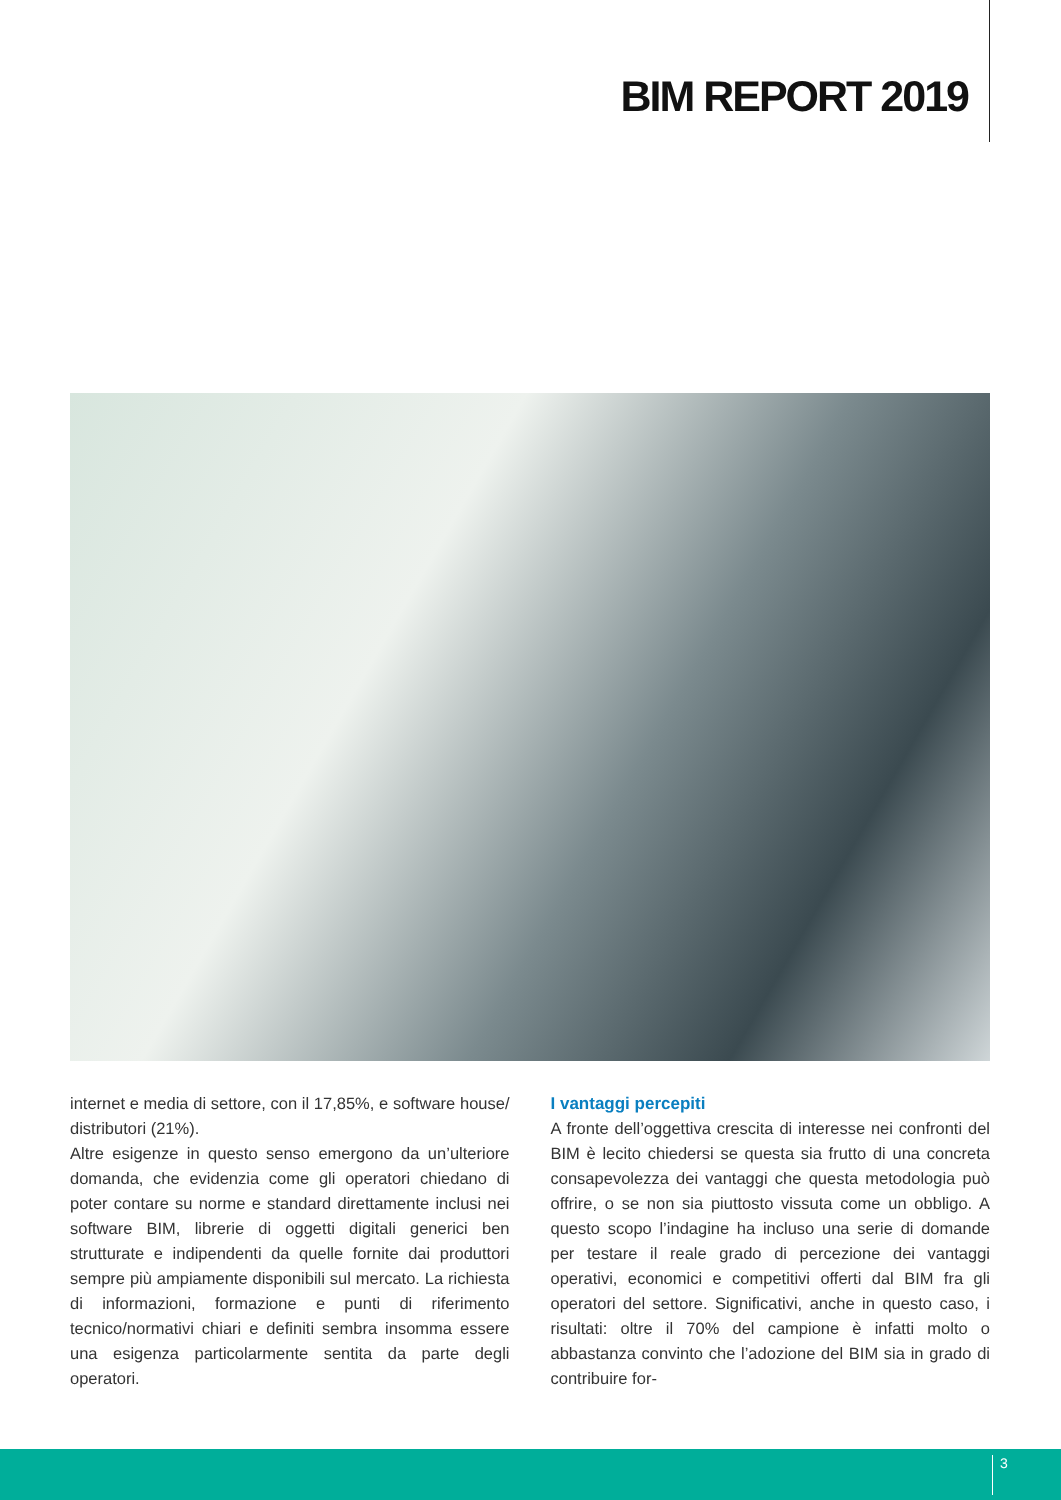BIM REPORT 2019
internet e media di settore, con il 17,85%, e software house/ distributori (21%).
Altre esigenze in questo senso emergono da un’ulteriore domanda, che evidenzia come gli operatori chiedano di poter contare su norme e standard direttamente inclusi nei software BIM, librerie di oggetti digitali generici ben strutturate e indipendenti da quelle fornite dai produttori sempre più ampiamente disponibili sul mercato. La richiesta di informazioni, formazione e punti di riferimento tecnico/normativi chiari e definiti sembra insomma essere una esigenza particolarmente sentita da parte degli operatori.
I vantaggi percepiti
A fronte dell’oggettiva crescita di interesse nei confronti del BIM è lecito chiedersi se questa sia frutto di una concreta consapevolezza dei vantaggi che questa metodologia può offrire, o se non sia piuttosto vissuta come un obbligo. A questo scopo l’indagine ha incluso una serie di domande per testare il reale grado di percezione dei vantaggi operativi, economici e competitivi offerti dal BIM fra gli operatori del settore. Significativi, anche in questo caso, i risultati: oltre il 70% del campione è infatti molto o abbastanza convinto che l’adozione del BIM sia in grado di contribuire for-
3